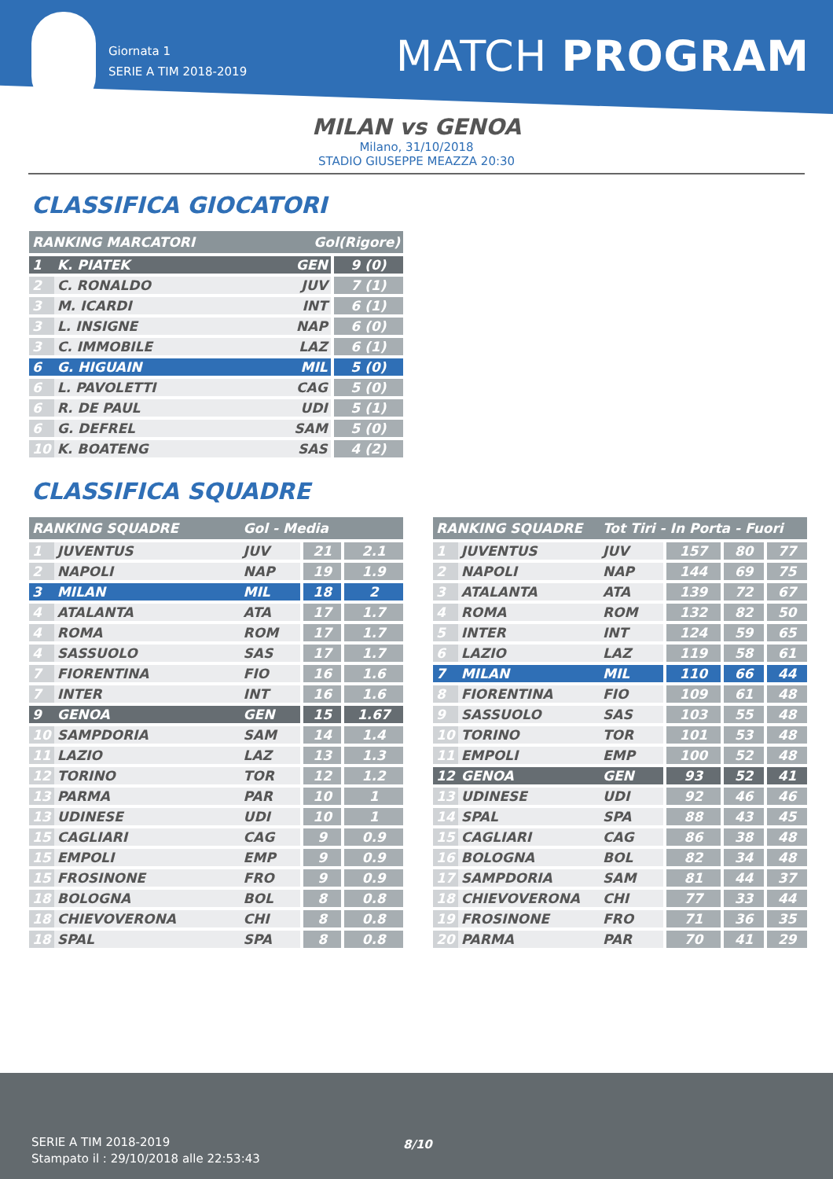Giornata 1
SERIE A TIM 2018-2019
MATCH PROGRAM
MILAN vs GENOA
Milano, 31/10/2018
STADIO GIUSEPPE MEAZZA 20:30
CLASSIFICA GIOCATORI
| RANKING MARCATORI | | Gol(Rigore) | |
| --- | --- | --- | --- |
| 1 | K. PIATEK | GEN | 9 (0) |
| 2 | C. RONALDO | JUV | 7 (1) |
| 3 | M. ICARDI | INT | 6 (1) |
| 3 | L. INSIGNE | NAP | 6 (0) |
| 3 | C. IMMOBILE | LAZ | 6 (1) |
| 6 | G. HIGUAIN | MIL | 5 (0) |
| 6 | L. PAVOLETTI | CAG | 5 (0) |
| 6 | R. DE PAUL | UDI | 5 (1) |
| 6 | G. DEFREL | SAM | 5 (0) |
| 10 | K. BOATENG | SAS | 4 (2) |
CLASSIFICA SQUADRE
| RANKING SQUADRE | | Gol - Media | | |
| --- | --- | --- | --- | --- |
| 1 | JUVENTUS | JUV | 21 | 2.1 |
| 2 | NAPOLI | NAP | 19 | 1.9 |
| 3 | MILAN | MIL | 18 | 2 |
| 4 | ATALANTA | ATA | 17 | 1.7 |
| 4 | ROMA | ROM | 17 | 1.7 |
| 4 | SASSUOLO | SAS | 17 | 1.7 |
| 7 | FIORENTINA | FIO | 16 | 1.6 |
| 7 | INTER | INT | 16 | 1.6 |
| 9 | GENOA | GEN | 15 | 1.67 |
| 10 | SAMPDORIA | SAM | 14 | 1.4 |
| 11 | LAZIO | LAZ | 13 | 1.3 |
| 12 | TORINO | TOR | 12 | 1.2 |
| 13 | PARMA | PAR | 10 | 1 |
| 13 | UDINESE | UDI | 10 | 1 |
| 15 | CAGLIARI | CAG | 9 | 0.9 |
| 15 | EMPOLI | EMP | 9 | 0.9 |
| 15 | FROSINONE | FRO | 9 | 0.9 |
| 18 | BOLOGNA | BOL | 8 | 0.8 |
| 18 | CHIEVOVERONA | CHI | 8 | 0.8 |
| 18 | SPAL | SPA | 8 | 0.8 |
| RANKING SQUADRE | | Tot Tiri - In Porta - Fuori | | | |
| --- | --- | --- | --- | --- | --- |
| 1 | JUVENTUS | JUV | 157 | 80 | 77 |
| 2 | NAPOLI | NAP | 144 | 69 | 75 |
| 3 | ATALANTA | ATA | 139 | 72 | 67 |
| 4 | ROMA | ROM | 132 | 82 | 50 |
| 5 | INTER | INT | 124 | 59 | 65 |
| 6 | LAZIO | LAZ | 119 | 58 | 61 |
| 7 | MILAN | MIL | 110 | 66 | 44 |
| 8 | FIORENTINA | FIO | 109 | 61 | 48 |
| 9 | SASSUOLO | SAS | 103 | 55 | 48 |
| 10 | TORINO | TOR | 101 | 53 | 48 |
| 11 | EMPOLI | EMP | 100 | 52 | 48 |
| 12 | GENOA | GEN | 93 | 52 | 41 |
| 13 | UDINESE | UDI | 92 | 46 | 46 |
| 14 | SPAL | SPA | 88 | 43 | 45 |
| 15 | CAGLIARI | CAG | 86 | 38 | 48 |
| 16 | BOLOGNA | BOL | 82 | 34 | 48 |
| 17 | SAMPDORIA | SAM | 81 | 44 | 37 |
| 18 | CHIEVOVERONA | CHI | 77 | 33 | 44 |
| 19 | FROSINONE | FRO | 71 | 36 | 35 |
| 20 | PARMA | PAR | 70 | 41 | 29 |
SERIE A TIM 2018-2019
Stampato il : 29/10/2018 alle 22:53:43
8/10